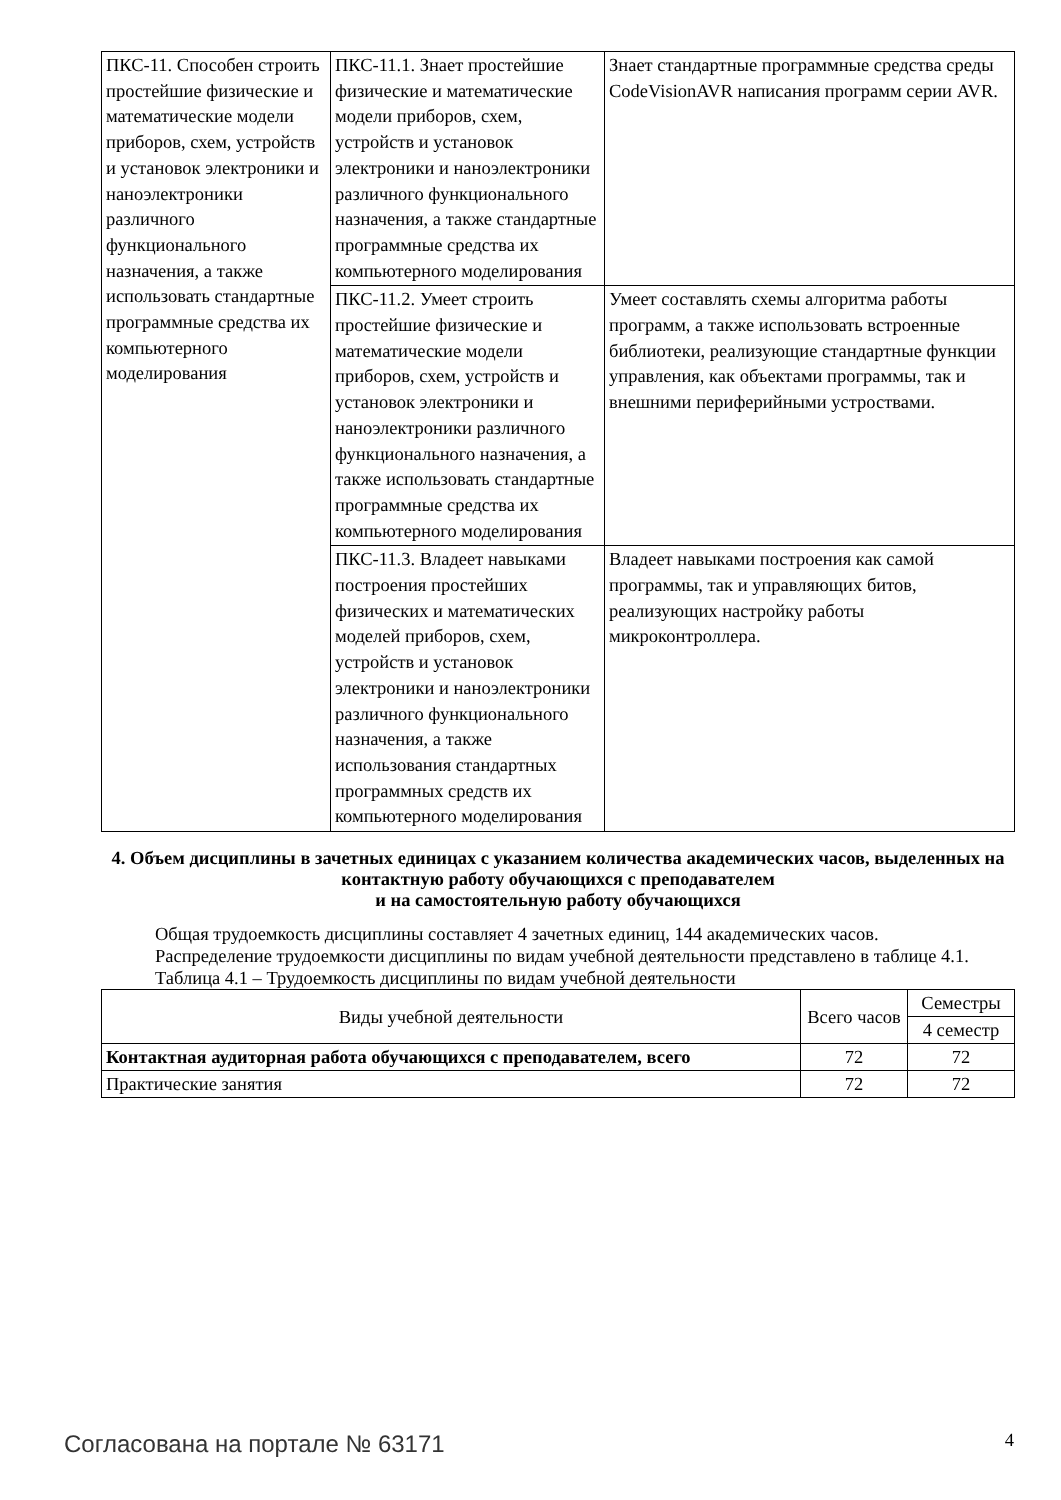| ПКС-11. Способен строить простейшие физические и математические модели приборов, схем, устройств и установок электроники и наноэлектроники различного функционального назначения, а также использовать стандартные программные средства их компьютерного моделирования | ПКС-11.1. Знает простейшие физические и математические модели приборов, схем, устройств и установок электроники и наноэлектроники различного функционального назначения, а также стандартные программные средства их компьютерного моделирования | Знает стандартные программные средства среды CodeVisionAVR написания программ серии AVR. |
| | ПКС-11.2. Умеет строить простейшие физические и математические модели приборов, схем, устройств и установок электроники и наноэлектроники различного функционального назначения, а также использовать стандартные программные средства их компьютерного моделирования | Умеет составлять схемы алгоритма работы программ, а также использовать встроенные библиотеки, реализующие стандартные функции управления, как объектами программы, так и внешними периферийными устроствами. |
| | ПКС-11.3. Владеет навыками построения простейших физических и математических моделей приборов, схем, устройств и установок электроники и наноэлектроники различного функционального назначения, а также использования стандартных программных средств их компьютерного моделирования | Владеет навыками построения как самой программы, так и управляющих битов, реализующих настройку работы микроконтроллера. |
4. Объем дисциплины в зачетных единицах с указанием количества академических часов, выделенных на контактную работу обучающихся с преподавателем
и на самостоятельную работу обучающихся
Общая трудоемкость дисциплины составляет 4 зачетных единиц, 144 академических часов.
Распределение трудоемкости дисциплины по видам учебной деятельности представлено в таблице 4.1.
Таблица 4.1 – Трудоемкость дисциплины по видам учебной деятельности
| Виды учебной деятельности | Всего часов | Семестры |
| --- | --- | --- |
| | | 4 семестр |
| Контактная аудиторная работа обучающихся с преподавателем, всего | 72 | 72 |
| Практические занятия | 72 | 72 |
Согласована на портале № 63171 4